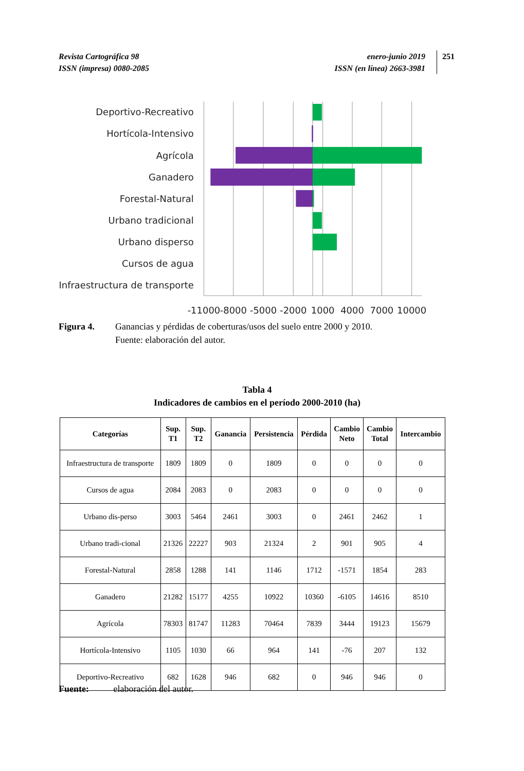Revista Cartográfica 98
ISSN (impresa) 0080-2085
enero-junio 2019
ISSN (en línea) 2663-3981
251
Deportivo-Recreativo
Hortícola-Intensivo
Agrícola
Ganadero
Forestal-Natural
Urbano tradicional
Urbano disperso
Cursos de agua
Infraestructura de transporte
-11000
-8000
-5000
-2000
1000
4000
7000
10000
Figura 4. Ganancias y pérdidas de coberturas/usos del suelo entre 2000 y 2010.
Fuente: elaboración del autor.
Tabla 4
Indicadores de cambios en el período 2000-2010 (ha)
| Categorías | Sup. T1 | Sup. T2 | Ganancia | Persistencia | Pérdida | Cambio Neto | Cambio Total | Intercambio |
| --- | --- | --- | --- | --- | --- | --- | --- | --- |
| Infraestructura de transporte | 1809 | 1809 | 0 | 1809 | 0 | 0 | 0 | 0 |
| Cursos de agua | 2084 | 2083 | 0 | 2083 | 0 | 0 | 0 | 0 |
| Urbano dis-perso | 3003 | 5464 | 2461 | 3003 | 0 | 2461 | 2462 | 1 |
| Urbano tradi-cional | 21326 | 22227 | 903 | 21324 | 2 | 901 | 905 | 4 |
| Forestal-Natural | 2858 | 1288 | 141 | 1146 | 1712 | -1571 | 1854 | 283 |
| Ganadero | 21282 | 15177 | 4255 | 10922 | 10360 | -6105 | 14616 | 8510 |
| Agrícola | 78303 | 81747 | 11283 | 70464 | 7839 | 3444 | 19123 | 15679 |
| Hortícola-Intensivo | 1105 | 1030 | 66 | 964 | 141 | -76 | 207 | 132 |
| Deportivo-Recreativo | 682 | 1628 | 946 | 682 | 0 | 946 | 946 | 0 |
Fuente: elaboración del autor.